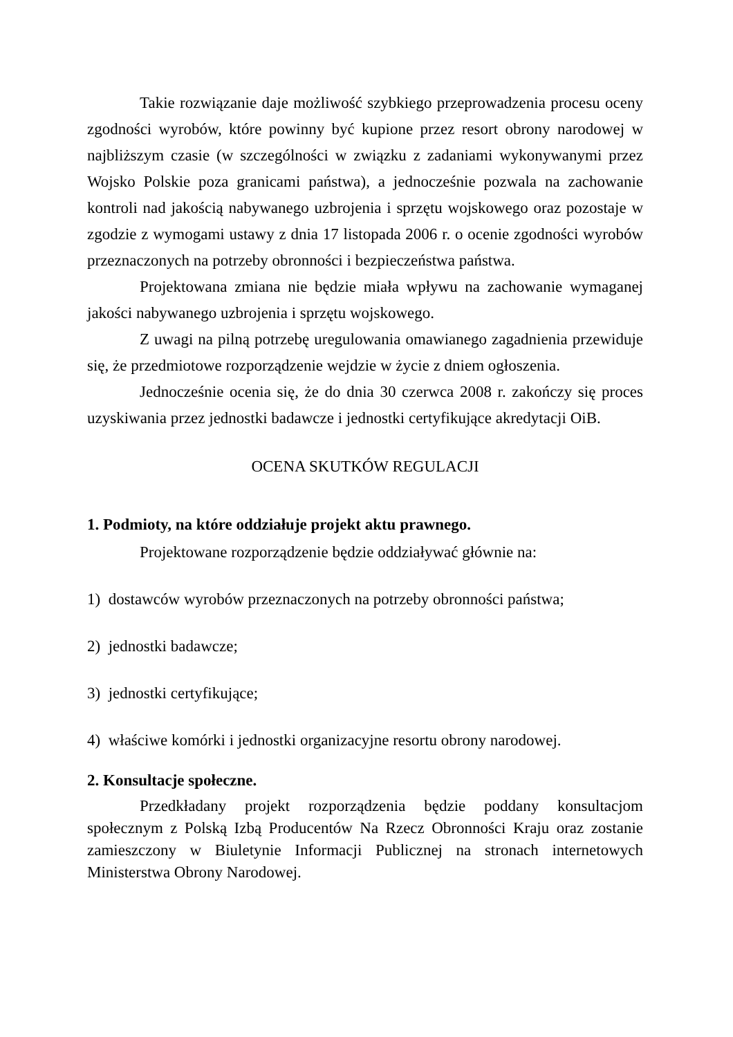Takie rozwiązanie daje możliwość szybkiego przeprowadzenia procesu oceny zgodności wyrobów, które powinny być kupione przez resort obrony narodowej w najbliższym czasie (w szczególności w związku z zadaniami wykonywanymi przez Wojsko Polskie poza granicami państwa), a jednocześnie pozwala na zachowanie kontroli nad jakością nabywanego uzbrojenia i sprzętu wojskowego oraz pozostaje w zgodzie z wymogami ustawy z dnia 17 listopada 2006 r. o ocenie zgodności wyrobów przeznaczonych na potrzeby obronności i bezpieczeństwa państwa.
Projektowana zmiana nie będzie miała wpływu na zachowanie wymaganej jakości nabywanego uzbrojenia i sprzętu wojskowego.
Z uwagi na pilną potrzebę uregulowania omawianego zagadnienia przewiduje się, że przedmiotowe rozporządzenie wejdzie w życie z dniem ogłoszenia.
Jednocześnie ocenia się, że do dnia 30 czerwca 2008 r. zakończy się proces uzyskiwania przez jednostki badawcze i jednostki certyfikujące akredytacji OiB.
OCENA SKUTKÓW REGULACJI
1. Podmioty, na które oddziałuje projekt aktu prawnego.
Projektowane rozporządzenie będzie oddziaływać głównie na:
1) dostawców wyrobów przeznaczonych na potrzeby obronności państwa;
2) jednostki badawcze;
3) jednostki certyfikujące;
4) właściwe komórki i jednostki organizacyjne resortu obrony narodowej.
2. Konsultacje społeczne.
Przedkładany projekt rozporządzenia będzie poddany konsultacjom społecznym z Polską Izbą Producentów Na Rzecz Obronności Kraju oraz zostanie zamieszczony w Biuletynie Informacji Publicznej na stronach internetowych Ministerstwa Obrony Narodowej.